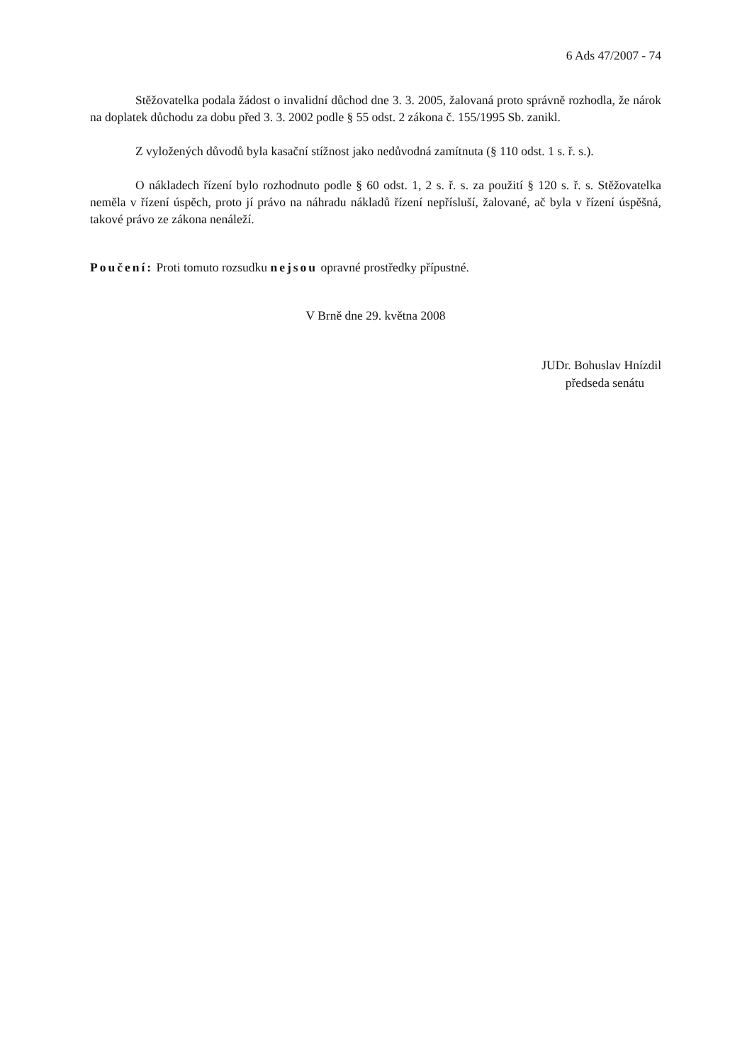6 Ads 47/2007 - 74
Stěžovatelka podala žádost o invalidní důchod dne 3. 3. 2005, žalovaná proto správně rozhodla, že nárok na doplatek důchodu za dobu před 3. 3. 2002 podle § 55 odst. 2 zákona č. 155/1995 Sb. zanikl.
Z vyložených důvodů byla kasační stížnost jako nedůvodná zamítnuta (§ 110 odst. 1 s. ř. s.).
O nákladech řízení bylo rozhodnuto podle § 60 odst. 1, 2 s. ř. s. za použití § 120 s. ř. s. Stěžovatelka neměla v řízení úspěch, proto jí právo na náhradu nákladů řízení nepřísluší, žalované, ač byla v řízení úspěšná, takové právo ze zákona nenáleží.
Poučení: Proti tomuto rozsudku nejsou opravné prostředky přípustné.
V Brně dne 29. května 2008
JUDr. Bohuslav Hnízdil
předseda senátu